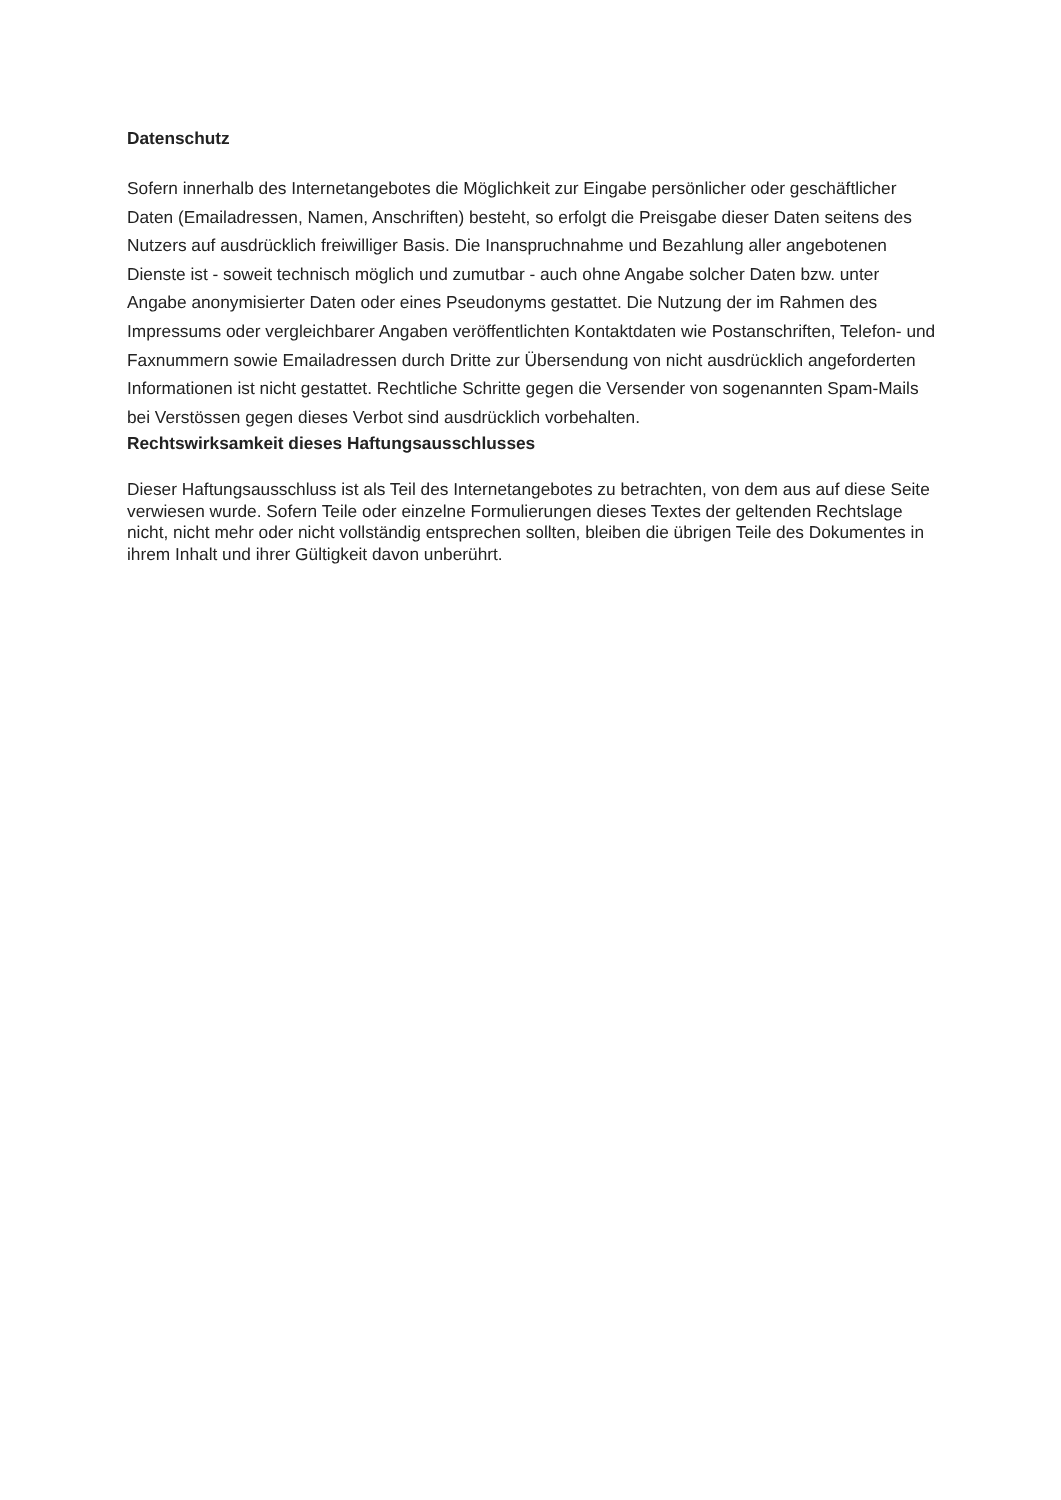Datenschutz
Sofern innerhalb des Internetangebotes die Möglichkeit zur Eingabe persönlicher oder geschäftlicher Daten (Emailadressen, Namen, Anschriften) besteht, so erfolgt die Preisgabe dieser Daten seitens des Nutzers auf ausdrücklich freiwilliger Basis. Die Inanspruchnahme und Bezahlung aller angebotenen Dienste ist - soweit technisch möglich und zumutbar - auch ohne Angabe solcher Daten bzw. unter Angabe anonymisierter Daten oder eines Pseudonyms gestattet. Die Nutzung der im Rahmen des Impressums oder vergleichbarer Angaben veröffentlichten Kontaktdaten wie Postanschriften, Telefon- und Faxnummern sowie Emailadressen durch Dritte zur Übersendung von nicht ausdrücklich angeforderten Informationen ist nicht gestattet. Rechtliche Schritte gegen die Versender von sogenannten Spam-Mails bei Verstössen gegen dieses Verbot sind ausdrücklich vorbehalten.
Rechtswirksamkeit dieses Haftungsausschlusses
Dieser Haftungsausschluss ist als Teil des Internetangebotes zu betrachten, von dem aus auf diese Seite verwiesen wurde. Sofern Teile oder einzelne Formulierungen dieses Textes der geltenden Rechtslage nicht, nicht mehr oder nicht vollständig entsprechen sollten, bleiben die übrigen Teile des Dokumentes in ihrem Inhalt und ihrer Gültigkeit davon unberührt.